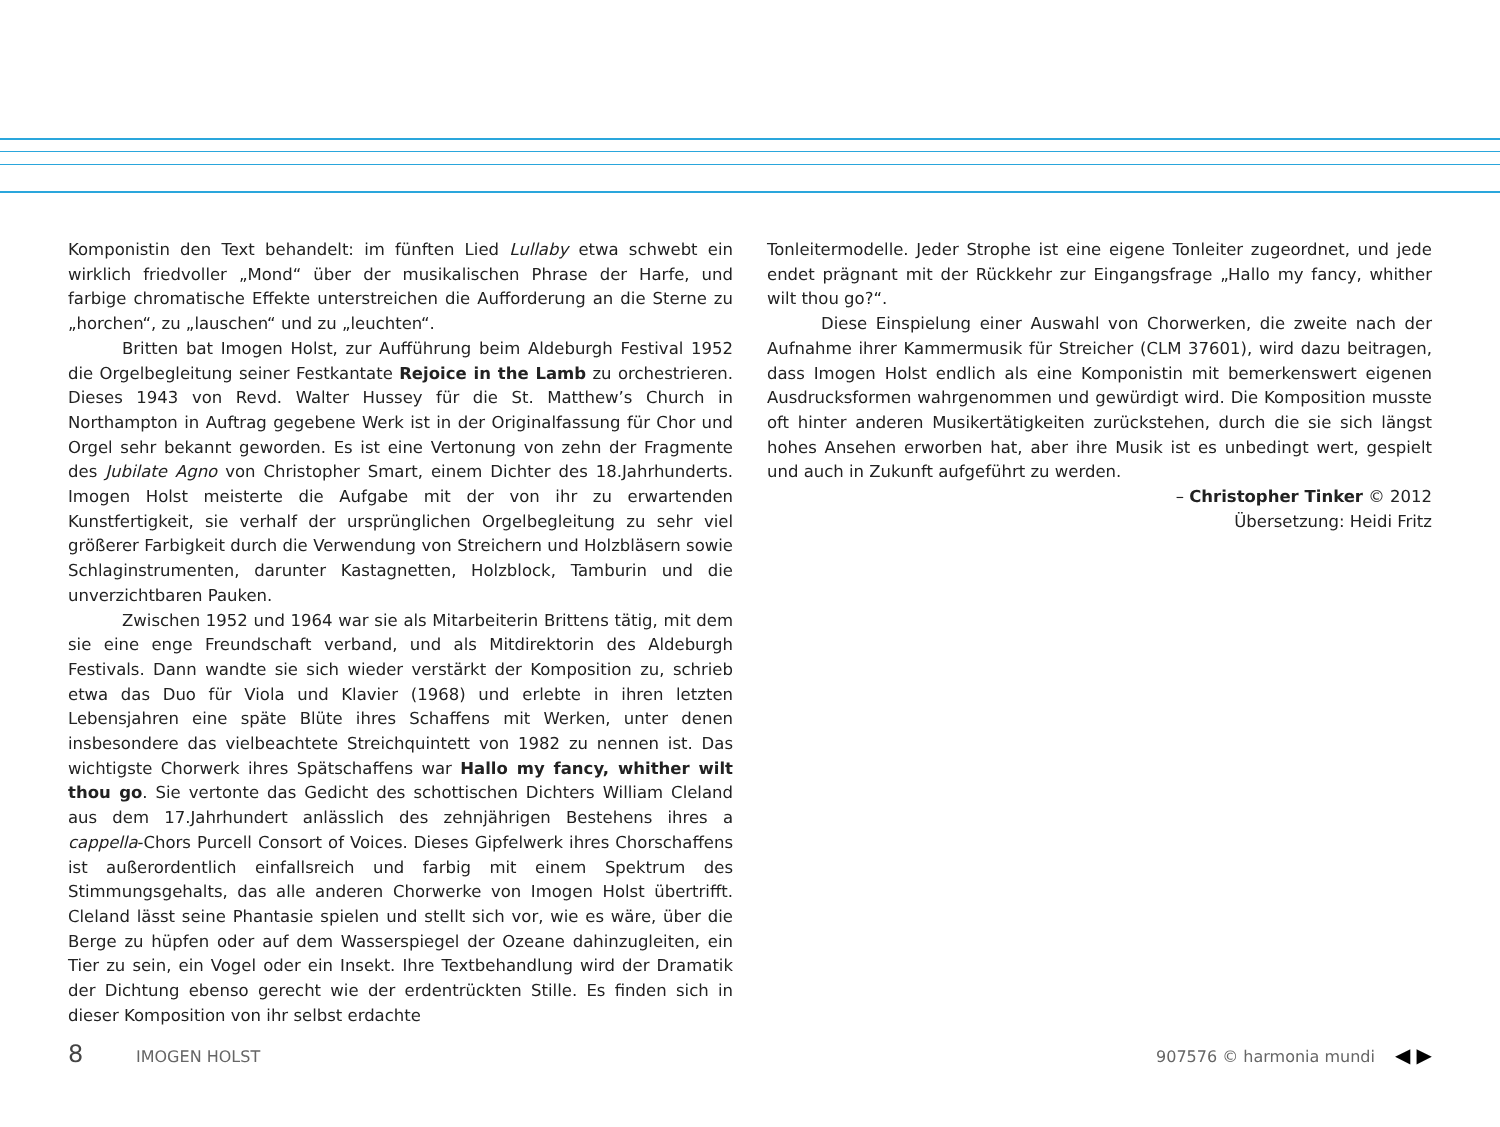Komponistin den Text behandelt: im fünften Lied Lullaby etwa schwebt ein wirklich friedvoller „Mond“ über der musikalischen Phrase der Harfe, und farbige chromatische Effekte unterstreichen die Aufforderung an die Sterne zu „horchen“, zu „lauschen“ und zu „leuchten“.
Britten bat Imogen Holst, zur Aufführung beim Aldeburgh Festival 1952 die Orgelbegleitung seiner Festkantate Rejoice in the Lamb zu orchestrieren. Dieses 1943 von Revd. Walter Hussey für die St. Matthew’s Church in Northampton in Auftrag gegebene Werk ist in der Originalfassung für Chor und Orgel sehr bekannt geworden. Es ist eine Vertonung von zehn der Fragmente des Jubilate Agno von Christopher Smart, einem Dichter des 18.Jahrhunderts. Imogen Holst meisterte die Aufgabe mit der von ihr zu erwartenden Kunstfertigkeit, sie verhalf der ursprünglichen Orgelbegleitung zu sehr viel größerer Farbigkeit durch die Verwendung von Streichern und Holzbläsern sowie Schlaginstrumenten, darunter Kastagnetten, Holzblock, Tamburin und die unverzichtbaren Pauken.
Zwischen 1952 und 1964 war sie als Mitarbeiterin Brittens tätig, mit dem sie eine enge Freundschaft verband, und als Mitdirektorin des Aldeburgh Festivals. Dann wandte sie sich wieder verstärkt der Komposition zu, schrieb etwa das Duo für Viola und Klavier (1968) und erlebte in ihren letzten Lebensjahren eine späte Blüte ihres Schaffens mit Werken, unter denen insbesondere das vielbeachtete Streichquintett von 1982 zu nennen ist. Das wichtigste Chorwerk ihres Spätschaffens war Hallo my fancy, whither wilt thou go. Sie vertonte das Gedicht des schottischen Dichters William Cleland aus dem 17.Jahrhundert anlässlich des zehnjährigen Bestehens ihres a cappella-Chors Purcell Consort of Voices. Dieses Gipfelwerk ihres Chorschaffens ist außerordentlich einfallsreich und farbig mit einem Spektrum des Stimmungsgehalts, das alle anderen Chorwerke von Imogen Holst übertrifft. Cleland lässt seine Phantasie spielen und stellt sich vor, wie es wäre, über die Berge zu hüpfen oder auf dem Wasserspiegel der Ozeane dahinzugleiten, ein Tier zu sein, ein Vogel oder ein Insekt. Ihre Textbehandlung wird der Dramatik der Dichtung ebenso gerecht wie der erdentrückten Stille. Es finden sich in dieser Komposition von ihr selbst erdachte
Tonleitermodelle. Jeder Strophe ist eine eigene Tonleiter zugeordnet, und jede endet prägnant mit der Rückkehr zur Eingangsfrage „Hallo my fancy, whither wilt thou go?“.
Diese Einspielung einer Auswahl von Chorwerken, die zweite nach der Aufnahme ihrer Kammermusik für Streicher (CLM 37601), wird dazu beitragen, dass Imogen Holst endlich als eine Komponistin mit bemerkenswert eigenen Ausdrucksformen wahrgenommen und gewürdigt wird. Die Komposition musste oft hinter anderen Musikertätigkeiten zurückstehen, durch die sie sich längst hohes Ansehen erworben hat, aber ihre Musik ist es unbedingt wert, gespielt und auch in Zukunft aufgeführt zu werden.
– Christopher Tinker © 2012
Übersetzung: Heidi Fritz
8 IMOGEN HOLST 907576 © harmonia mundi ◀ ▶